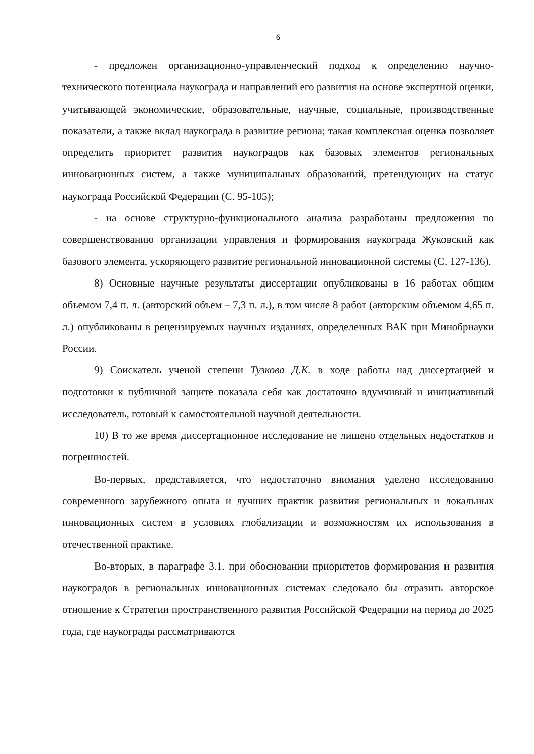6
- предложен организационно-управленческий подход к определению научно-технического потенциала наукограда и направлений его развития на основе экспертной оценки, учитывающей экономические, образовательные, научные, социальные, производственные показатели, а также вклад наукограда в развитие региона; такая комплексная оценка позволяет определить приоритет развития наукоградов как базовых элементов региональных инновационных систем, а также муниципальных образований, претендующих на статус наукограда Российской Федерации (С. 95-105);
- на основе структурно-функционального анализа разработаны предложения по совершенствованию организации управления и формирования наукограда Жуковский как базового элемента, ускоряющего развитие региональной инновационной системы (С. 127-136).
8) Основные научные результаты диссертации опубликованы в 16 работах общим объемом 7,4 п. л. (авторский объем – 7,3 п. л.), в том числе 8 работ (авторским объемом 4,65 п. л.) опубликованы в рецензируемых научных изданиях, определенных ВАК при Минобрнауки России.
9) Соискатель ученой степени Тузкова Д.К. в ходе работы над диссертацией и подготовки к публичной защите показала себя как достаточно вдумчивый и инициативный исследователь, готовый к самостоятельной научной деятельности.
10) В то же время диссертационное исследование не лишено отдельных недостатков и погрешностей.
Во-первых, представляется, что недостаточно внимания уделено исследованию современного зарубежного опыта и лучших практик развития региональных и локальных инновационных систем в условиях глобализации и возможностям их использования в отечественной практике.
Во-вторых, в параграфе 3.1. при обосновании приоритетов формирования и развития наукоградов в региональных инновационных системах следовало бы отразить авторское отношение к Стратегии пространственного развития Российской Федерации на период до 2025 года, где наукограды рассматриваются